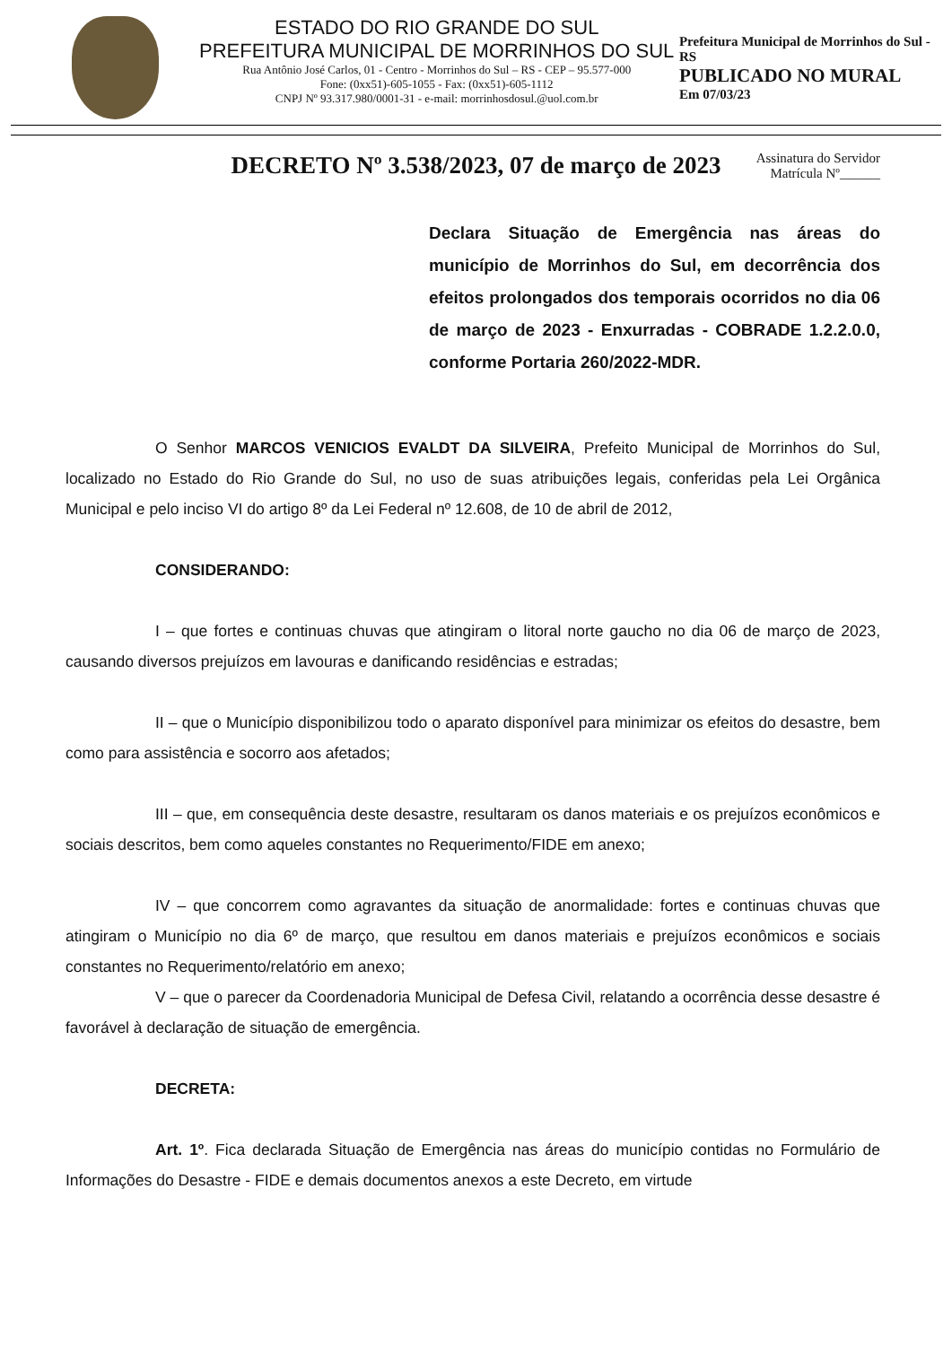ESTADO DO RIO GRANDE DO SUL
PREFEITURA MUNICIPAL DE MORRINHOS DO SUL
Rua Antônio José Carlos, 01 - Centro - Morrinhos do Sul – RS - CEP – 95.577-000
Fone: (0xx51)-605-1055 - Fax: (0xx51)-605-1112
CNPJ Nº 93.317.980/0001-31 - e-mail: morrinhosdosul.@uol.com.br
Prefeitura Municipal de Morrinhos do Sul - RS
PUBLICADO NO MURAL
Em 07/03/23
DECRETO Nº 3.538/2023, 07 de março de 2023
Assinatura do Servidor
Matrícula Nº______
Declara Situação de Emergência nas áreas do município de Morrinhos do Sul, em decorrência dos efeitos prolongados dos temporais ocorridos no dia 06 de março de 2023 - Enxurradas - COBRADE 1.2.2.0.0, conforme Portaria 260/2022-MDR.
O Senhor MARCOS VENICIOS EVALDT DA SILVEIRA, Prefeito Municipal de Morrinhos do Sul, localizado no Estado do Rio Grande do Sul, no uso de suas atribuições legais, conferidas pela Lei Orgânica Municipal e pelo inciso VI do artigo 8º da Lei Federal nº 12.608, de 10 de abril de 2012,
CONSIDERANDO:
I – que fortes e continuas chuvas que atingiram o litoral norte gaucho no dia 06 de março de 2023, causando diversos prejuízos em lavouras e danificando residências e estradas;
II – que o Município disponibilizou todo o aparato disponível para minimizar os efeitos do desastre, bem como para assistência e socorro aos afetados;
III – que, em consequência deste desastre, resultaram os danos materiais e os prejuízos econômicos e sociais descritos, bem como aqueles constantes no Requerimento/FIDE em anexo;
IV – que concorrem como agravantes da situação de anormalidade: fortes e continuas chuvas que atingiram o Município no dia 6º de março, que resultou em danos materiais e prejuízos econômicos e sociais constantes no Requerimento/relatório em anexo;
V – que o parecer da Coordenadoria Municipal de Defesa Civil, relatando a ocorrência desse desastre é favorável à declaração de situação de emergência.
DECRETA:
Art. 1º. Fica declarada Situação de Emergência nas áreas do município contidas no Formulário de Informações do Desastre - FIDE e demais documentos anexos a este Decreto, em virtude